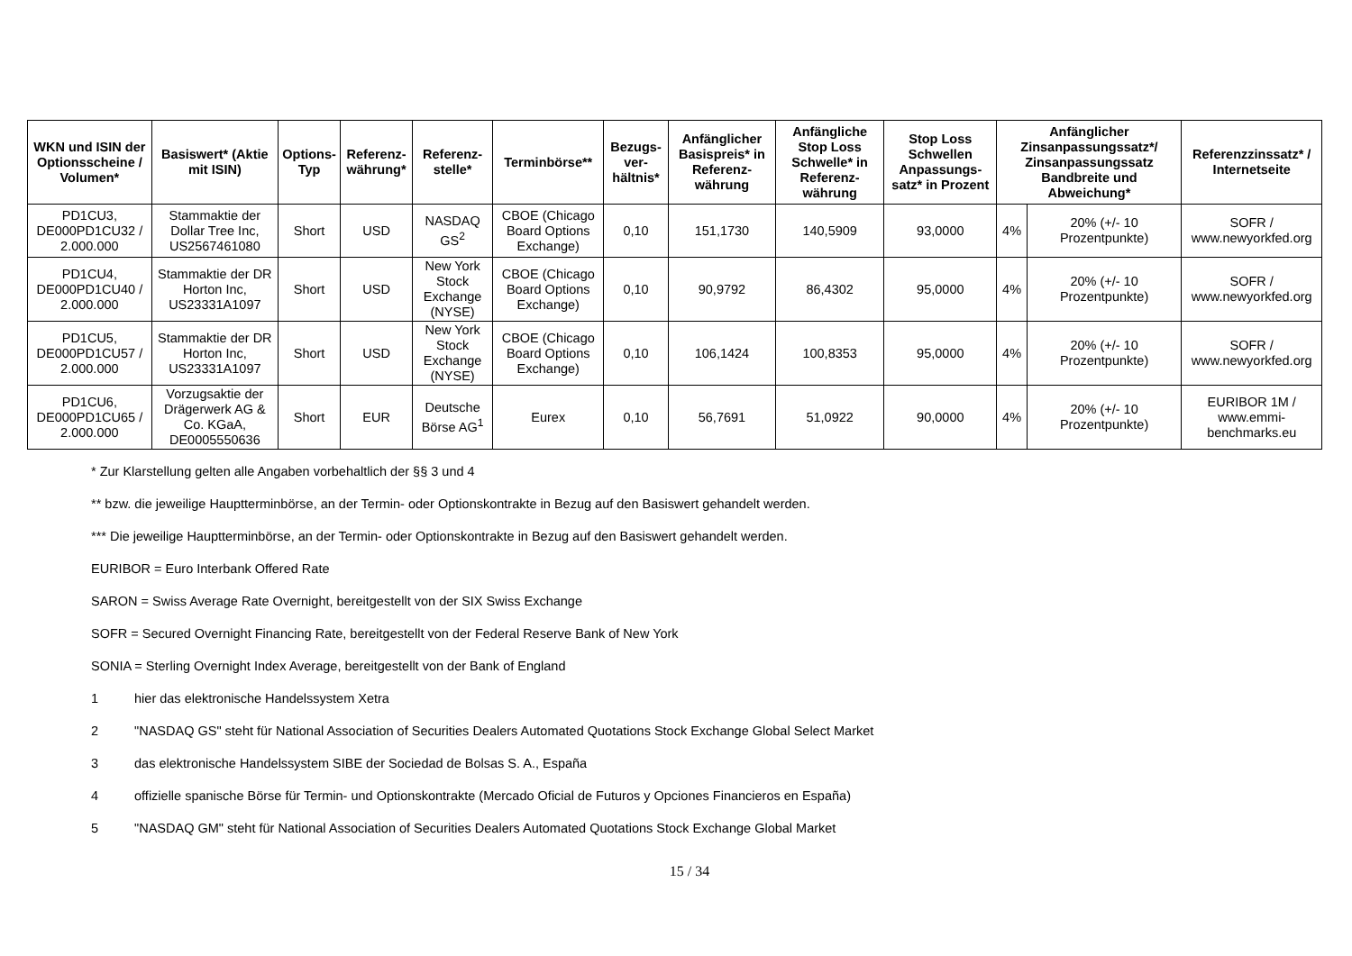| WKN und ISIN der Optionsscheine / Volumen* | Basiswert* (Aktie mit ISIN) | Options-Typ | Referenz-währung* | Referenz-stelle* | Terminbörse** | Bezugs-ver-hältnis* | Anfänglicher Basispreis* in Referenz-währung | Anfängliche Stop Loss Schwelle* in Referenz-währung | Stop Loss Schwellen Anpassungs-satz* in Prozent | Anfänglicher Zinsanpassungssatz*/ Zinsanpassungssatz Bandbreite und Abweichung* | | Referenzzinssatz* / Internetseite |
| --- | --- | --- | --- | --- | --- | --- | --- | --- | --- | --- | --- | --- |
| PD1CU3, DE000PD1CU32 / 2.000.000 | Stammaktie der Dollar Tree Inc, US2567461080 | Short | USD | NASDAQ GS<sup>2</sup> | CBOE (Chicago Board Options Exchange) | 0,10 | 151,1730 | 140,5909 | 93,0000 | 4% | 20% (+/- 10 Prozentpunkte) | SOFR / www.newyorkfed.org |
| PD1CU4, DE000PD1CU40 / 2.000.000 | Stammaktie der DR Horton Inc, US23331A1097 | Short | USD | New York Stock Exchange (NYSE) | CBOE (Chicago Board Options Exchange) | 0,10 | 90,9792 | 86,4302 | 95,0000 | 4% | 20% (+/- 10 Prozentpunkte) | SOFR / www.newyorkfed.org |
| PD1CU5, DE000PD1CU57 / 2.000.000 | Stammaktie der DR Horton Inc, US23331A1097 | Short | USD | New York Stock Exchange (NYSE) | CBOE (Chicago Board Options Exchange) | 0,10 | 106,1424 | 100,8353 | 95,0000 | 4% | 20% (+/- 10 Prozentpunkte) | SOFR / www.newyorkfed.org |
| PD1CU6, DE000PD1CU65 / 2.000.000 | Vorzugsaktie der Drägerwerk AG & Co. KGaA, DE0005550636 | Short | EUR | Deutsche Börse AG<sup>1</sup> | Eurex | 0,10 | 56,7691 | 51,0922 | 90,0000 | 4% | 20% (+/- 10 Prozentpunkte) | EURIBOR 1M / www.emmi-benchmarks.eu |
* Zur Klarstellung gelten alle Angaben vorbehaltlich der §§ 3 und 4
** bzw. die jeweilige Hauptterminbörse, an der Termin- oder Optionskontrakte in Bezug auf den Basiswert gehandelt werden.
*** Die jeweilige Hauptterminbörse, an der Termin- oder Optionskontrakte in Bezug auf den Basiswert gehandelt werden.
EURIBOR = Euro Interbank Offered Rate
SARON = Swiss Average Rate Overnight, bereitgestellt von der SIX Swiss Exchange
SOFR = Secured Overnight Financing Rate, bereitgestellt von der Federal Reserve Bank of New York
SONIA = Sterling Overnight Index Average, bereitgestellt von der Bank of England
1 hier das elektronische Handelssystem Xetra
2 "NASDAQ GS" steht für National Association of Securities Dealers Automated Quotations Stock Exchange Global Select Market
3 das elektronische Handelssystem SIBE der Sociedad de Bolsas S. A., España
4 offizielle spanische Börse für Termin- und Optionskontrakte (Mercado Oficial de Futuros y Opciones Financieros en España)
5 "NASDAQ GM" steht für National Association of Securities Dealers Automated Quotations Stock Exchange Global Market
15 / 34